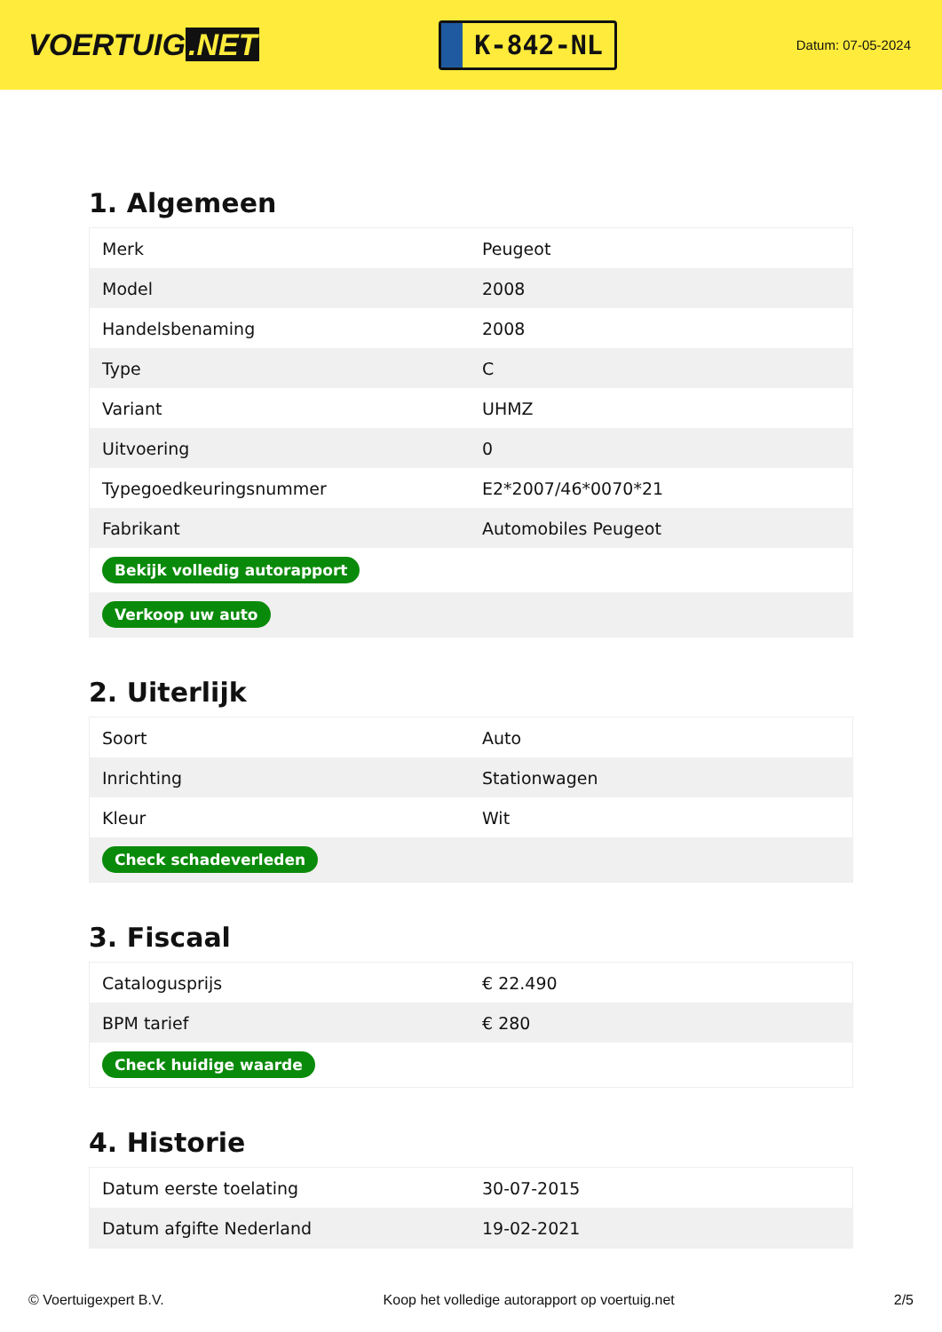VOERTUIG.NET
K-842-NL
Datum: 07-05-2024
1. Algemeen
| Merk | Peugeot |
| Model | 2008 |
| Handelsbenaming | 2008 |
| Type | C |
| Variant | UHMZ |
| Uitvoering | 0 |
| Typegoedkeuringsnummer | E2*2007/46*0070*21 |
| Fabrikant | Automobiles Peugeot |
| Bekijk volledig autorapport | |
| Verkoop uw auto | |
2. Uiterlijk
| Soort | Auto |
| Inrichting | Stationwagen |
| Kleur | Wit |
| Check schadeverleden | |
3. Fiscaal
| Catalogusprijs | € 22.490 |
| BPM tarief | € 280 |
| Check huidige waarde | |
4. Historie
| Datum eerste toelating | 30-07-2015 |
| Datum afgifte Nederland | 19-02-2021 |
© Voertuigexpert B.V. Koop het volledige autorapport op voertuig.net 2/5